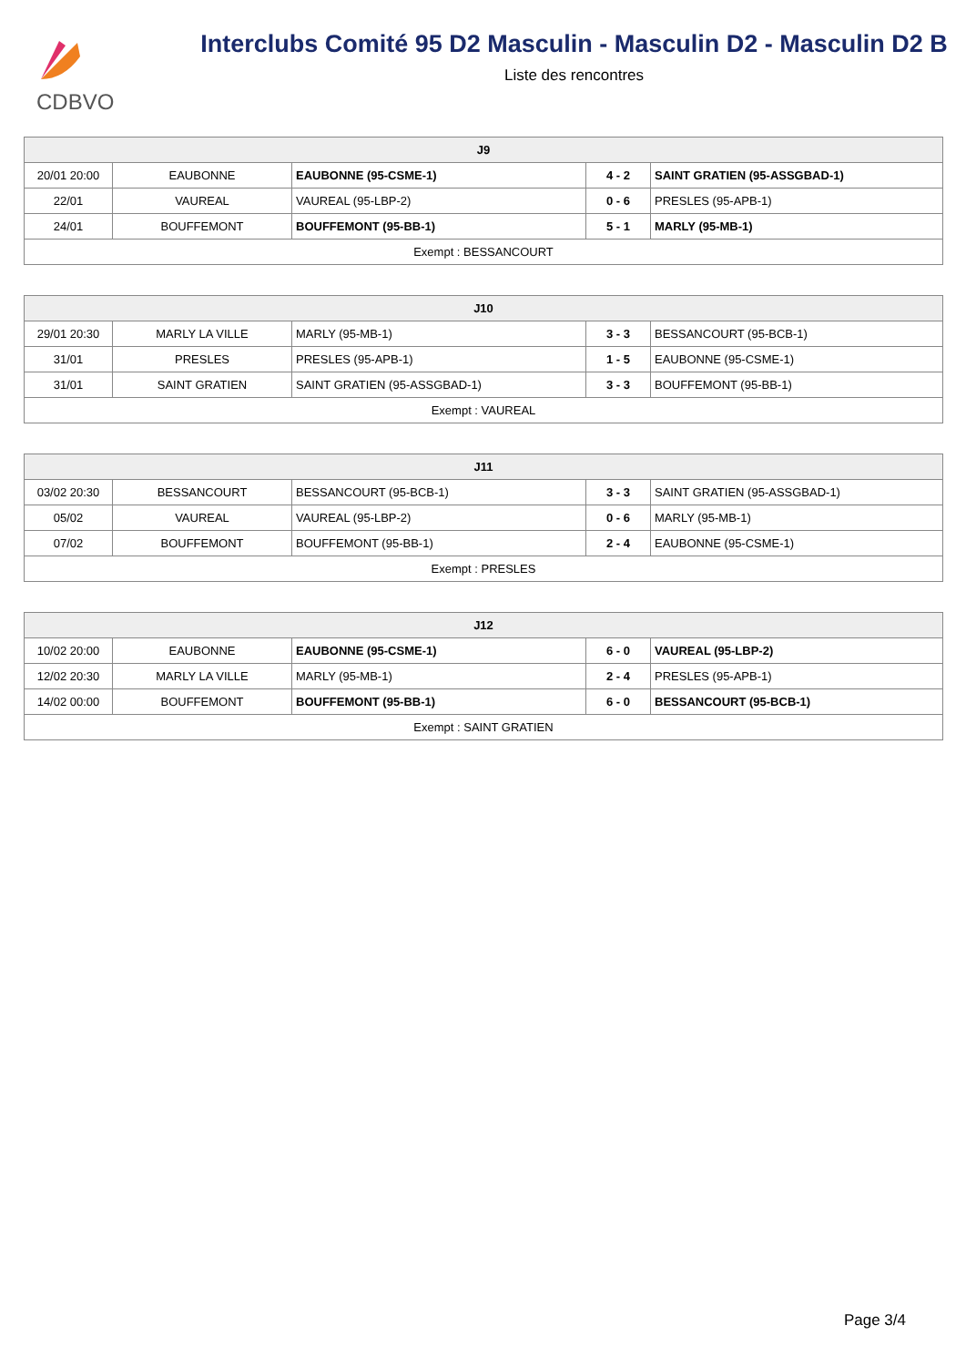CDBVO
Interclubs Comité 95 D2 Masculin - Masculin D2 - Masculin D2 B
Liste des rencontres
| J9 | | | | |
| --- | --- | --- | --- | --- |
| 20/01 20:00 | EAUBONNE | EAUBONNE (95-CSME-1) | 4 - 2 | SAINT GRATIEN (95-ASSGBAD-1) |
| 22/01 | VAUREAL | VAUREAL (95-LBP-2) | 0 - 6 | PRESLES (95-APB-1) |
| 24/01 | BOUFFEMONT | BOUFFEMONT (95-BB-1) | 5 - 1 | MARLY (95-MB-1) |
| Exempt : BESSANCOURT | | | | |
| J10 | | | | |
| --- | --- | --- | --- | --- |
| 29/01 20:30 | MARLY LA VILLE | MARLY (95-MB-1) | 3 - 3 | BESSANCOURT (95-BCB-1) |
| 31/01 | PRESLES | PRESLES (95-APB-1) | 1 - 5 | EAUBONNE (95-CSME-1) |
| 31/01 | SAINT GRATIEN | SAINT GRATIEN (95-ASSGBAD-1) | 3 - 3 | BOUFFEMONT (95-BB-1) |
| Exempt : VAUREAL | | | | |
| J11 | | | | |
| --- | --- | --- | --- | --- |
| 03/02 20:30 | BESSANCOURT | BESSANCOURT (95-BCB-1) | 3 - 3 | SAINT GRATIEN (95-ASSGBAD-1) |
| 05/02 | VAUREAL | VAUREAL (95-LBP-2) | 0 - 6 | MARLY (95-MB-1) |
| 07/02 | BOUFFEMONT | BOUFFEMONT (95-BB-1) | 2 - 4 | EAUBONNE (95-CSME-1) |
| Exempt : PRESLES | | | | |
| J12 | | | | |
| --- | --- | --- | --- | --- |
| 10/02 20:00 | EAUBONNE | EAUBONNE (95-CSME-1) | 6 - 0 | VAUREAL (95-LBP-2) |
| 12/02 20:30 | MARLY LA VILLE | MARLY (95-MB-1) | 2 - 4 | PRESLES (95-APB-1) |
| 14/02 00:00 | BOUFFEMONT | BOUFFEMONT (95-BB-1) | 6 - 0 | BESSANCOURT (95-BCB-1) |
| Exempt : SAINT GRATIEN | | | | |
Page 3/4